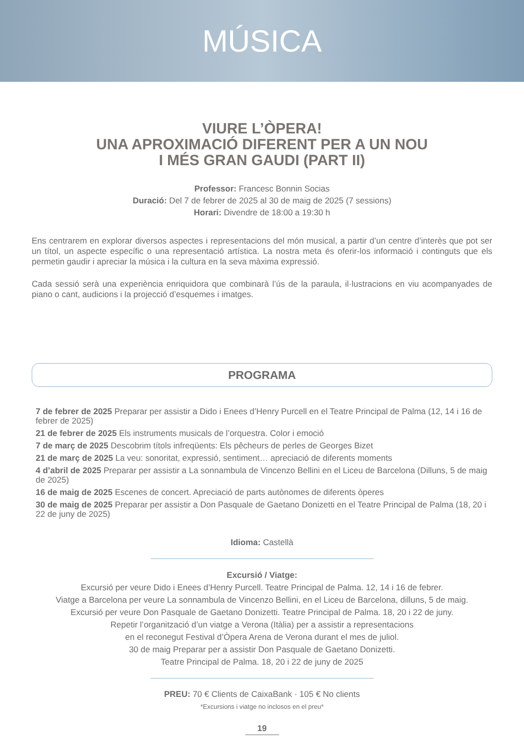MÚSICA
VIURE L’ÒPERA!
UNA APROXIMACIÓ DIFERENT PER A UN NOU
I MÉS GRAN GAUDI (PART II)
Professor: Francesc Bonnin Socias
Duració: Del 7 de febrer de 2025 al 30 de maig de 2025 (7 sessions)
Horari: Divendre de 18:00 a 19:30 h
Ens centrarem en explorar diversos aspectes i representacions del món musical, a partir d’un centre d’interès que pot ser un títol, un aspecte específic o una representació artística. La nostra meta és oferir-los informació i continguts que els permetin gaudir i apreciar la música i la cultura en la seva màxima expressió.
Cada sessió serà una experiència enriquidora que combinarà l’ús de la paraula, il·lustracions en viu acompanyades de piano o cant, audicions i la projecció d’esquemes i imatges.
PROGRAMA
7 de febrer de 2025 Preparar per assistir a Dido i Enees d’Henry Purcell en el Teatre Principal de Palma (12, 14 i 16 de febrer de 2025)
21 de febrer de 2025 Els instruments musicals de l’orquestra. Color i emoció
7 de març de 2025 Descobrim títols infreqüents: Els pêcheurs de perles de Georges Bizet
21 de març de 2025 La veu: sonoritat, expressió, sentiment… apreciació de diferents moments
4 d’abril de 2025 Preparar per assistir a La sonnambula de Vincenzo Bellini en el Liceu de Barcelona (Dilluns, 5 de maig de 2025)
16 de maig de 2025 Escenes de concert. Apreciació de parts autònomes de diferents òperes
30 de maig de 2025 Preparar per assistir a Don Pasquale de Gaetano Donizetti en el Teatre Principal de Palma (18, 20 i 22 de juny de 2025)
Idioma: Castellà
Excursió / Viatge:
Excursió per veure Dido i Enees d’Henry Purcell. Teatre Principal de Palma. 12, 14 i 16 de febrer.
Viatge a Barcelona per veure La sonnambula de Vincenzo Bellini, en el Liceu de Barcelona, dilluns, 5 de maig.
Excursió per veure Don Pasquale de Gaetano Donizetti. Teatre Principal de Palma. 18, 20 i 22 de juny.
Repetir l’organització d’un viatge a Verona (Itàlia) per a assistir a representacions
en el reconegut Festival d’Òpera Arena de Verona durant el mes de juliol.
30 de maig Preparar per a assistir Don Pasquale de Gaetano Donizetti.
Teatre Principal de Palma. 18, 20 i 22 de juny de 2025
PREU: 70 € Clients de CaixaBank · 105 € No clients
*Excursions i viatge no inclosos en el preu*
19